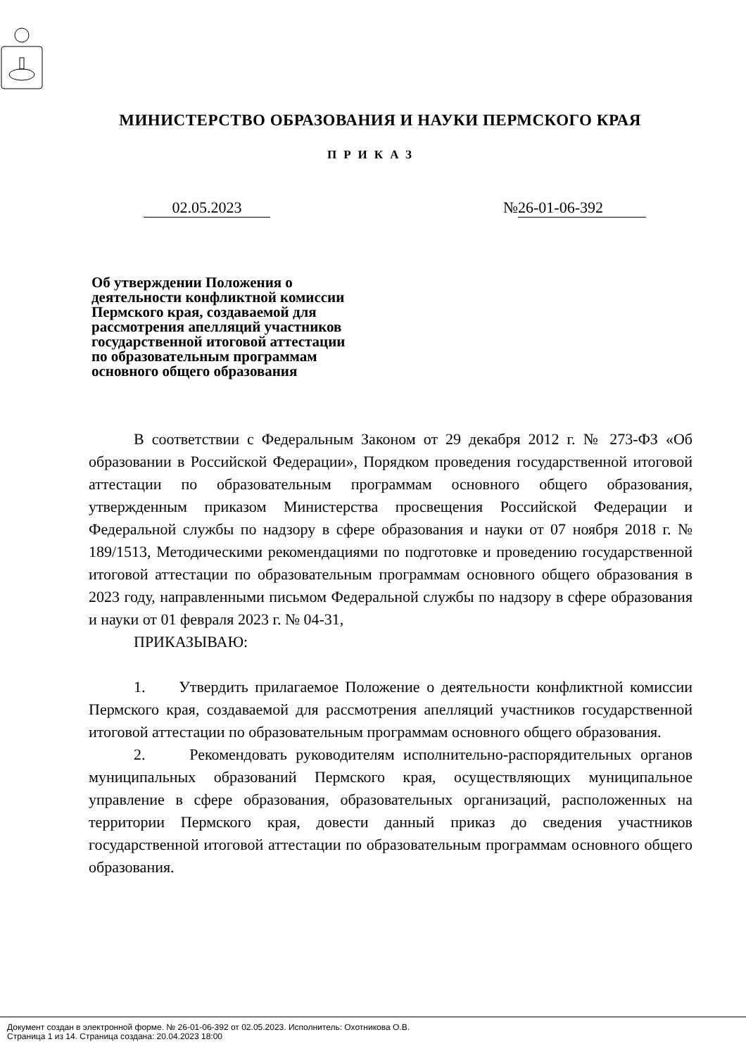МИНИСТЕРСТВО ОБРАЗОВАНИЯ И НАУКИ ПЕРМСКОГО КРАЯ
ПРИКАЗ
02.05.2023 № 26-01-06-392
Об утверждении Положения о деятельности конфликтной комиссии Пермского края, создаваемой для рассмотрения апелляций участников государственной итоговой аттестации по образовательным программам основного общего образования
В соответствии с Федеральным Законом от 29 декабря 2012 г. № 273-ФЗ «Об образовании в Российской Федерации», Порядком проведения государственной итоговой аттестации по образовательным программам основного общего образования, утвержденным приказом Министерства просвещения Российской Федерации и Федеральной службы по надзору в сфере образования и науки от 07 ноября 2018 г. № 189/1513, Методическими рекомендациями по подготовке и проведению государственной итоговой аттестации по образовательным программам основного общего образования в 2023 году, направленными письмом Федеральной службы по надзору в сфере образования и науки от 01 февраля 2023 г. № 04-31,
ПРИКАЗЫВАЮ:
1. Утвердить прилагаемое Положение о деятельности конфликтной комиссии Пермского края, создаваемой для рассмотрения апелляций участников государственной итоговой аттестации по образовательным программам основного общего образования.
2. Рекомендовать руководителям исполнительно-распорядительных органов муниципальных образований Пермского края, осуществляющих муниципальное управление в сфере образования, образовательных организаций, расположенных на территории Пермского края, довести данный приказ до сведения участников государственной итоговой аттестации по образовательным программам основного общего образования.
Документ создан в электронной форме. № 26-01-06-392 от 02.05.2023. Исполнитель: Охотникова О.В.
Страница 1 из 14. Страница создана: 20.04.2023 18:00